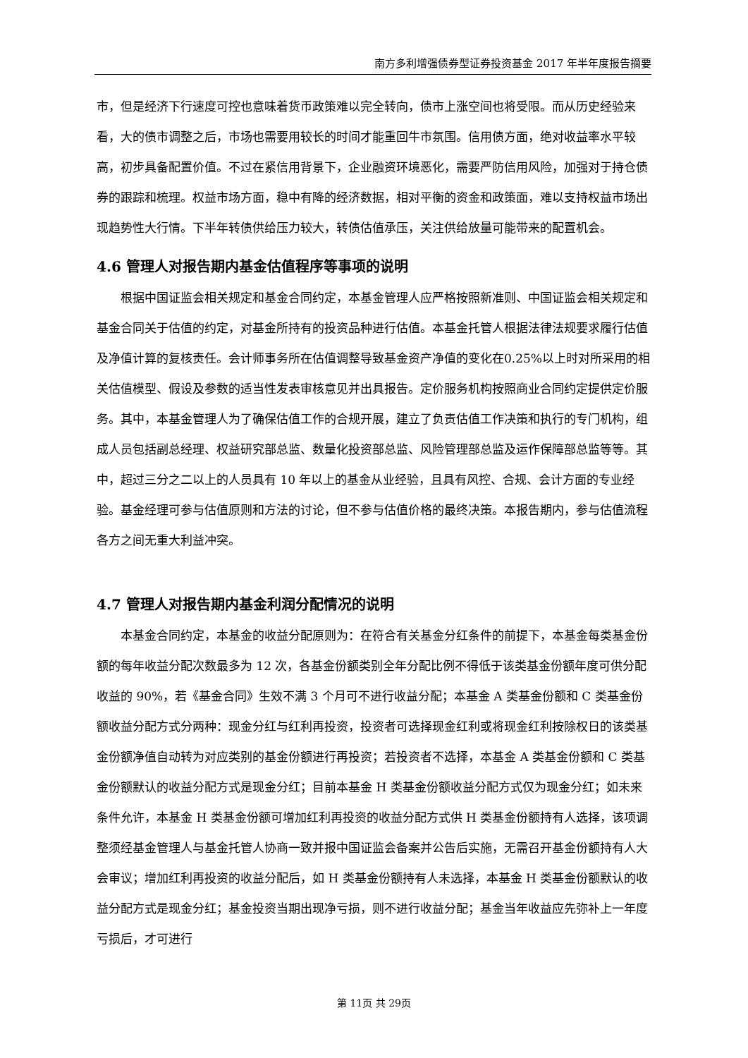南方多利增强债券型证券投资基金 2017 年半年度报告摘要
市，但是经济下行速度可控也意味着货币政策难以完全转向，债市上涨空间也将受限。而从历史经验来看，大的债市调整之后，市场也需要用较长的时间才能重回牛市氛围。信用债方面，绝对收益率水平较高，初步具备配置价值。不过在紧信用背景下，企业融资环境恶化，需要严防信用风险，加强对于持仓债券的跟踪和梳理。权益市场方面，稳中有降的经济数据，相对平衡的资金和政策面，难以支持权益市场出现趋势性大行情。下半年转债供给压力较大，转债估值承压，关注供给放量可能带来的配置机会。
4.6 管理人对报告期内基金估值程序等事项的说明
根据中国证监会相关规定和基金合同约定，本基金管理人应严格按照新准则、中国证监会相关规定和基金合同关于估值的约定，对基金所持有的投资品种进行估值。本基金托管人根据法律法规要求履行估值及净值计算的复核责任。会计师事务所在估值调整导致基金资产净值的变化在0.25%以上时对所采用的相关估值模型、假设及参数的适当性发表审核意见并出具报告。定价服务机构按照商业合同约定提供定价服务。其中，本基金管理人为了确保估值工作的合规开展，建立了负责估值工作决策和执行的专门机构，组成人员包括副总经理、权益研究部总监、数量化投资部总监、风险管理部总监及运作保障部总监等等。其中，超过三分之二以上的人员具有 10 年以上的基金从业经验，且具有风控、合规、会计方面的专业经验。基金经理可参与估值原则和方法的讨论，但不参与估值价格的最终决策。本报告期内，参与估值流程各方之间无重大利益冲突。
4.7 管理人对报告期内基金利润分配情况的说明
本基金合同约定，本基金的收益分配原则为：在符合有关基金分红条件的前提下，本基金每类基金份额的每年收益分配次数最多为 12 次，各基金份额类别全年分配比例不得低于该类基金份额年度可供分配收益的 90%，若《基金合同》生效不满 3 个月可不进行收益分配；本基金 A 类基金份额和 C 类基金份额收益分配方式分两种：现金分红与红利再投资，投资者可选择现金红利或将现金红利按除权日的该类基金份额净值自动转为对应类别的基金份额进行再投资；若投资者不选择，本基金 A 类基金份额和 C 类基金份额默认的收益分配方式是现金分红；目前本基金 H 类基金份额收益分配方式仅为现金分红；如未来条件允许，本基金 H 类基金份额可增加红利再投资的收益分配方式供 H 类基金份额持有人选择，该项调整须经基金管理人与基金托管人协商一致并报中国证监会备案并公告后实施，无需召开基金份额持有人大会审议；增加红利再投资的收益分配后，如 H 类基金份额持有人未选择，本基金 H 类基金份额默认的收益分配方式是现金分红；基金投资当期出现净亏损，则不进行收益分配；基金当年收益应先弥补上一年度亏损后，才可进行
第 11页 共 29页